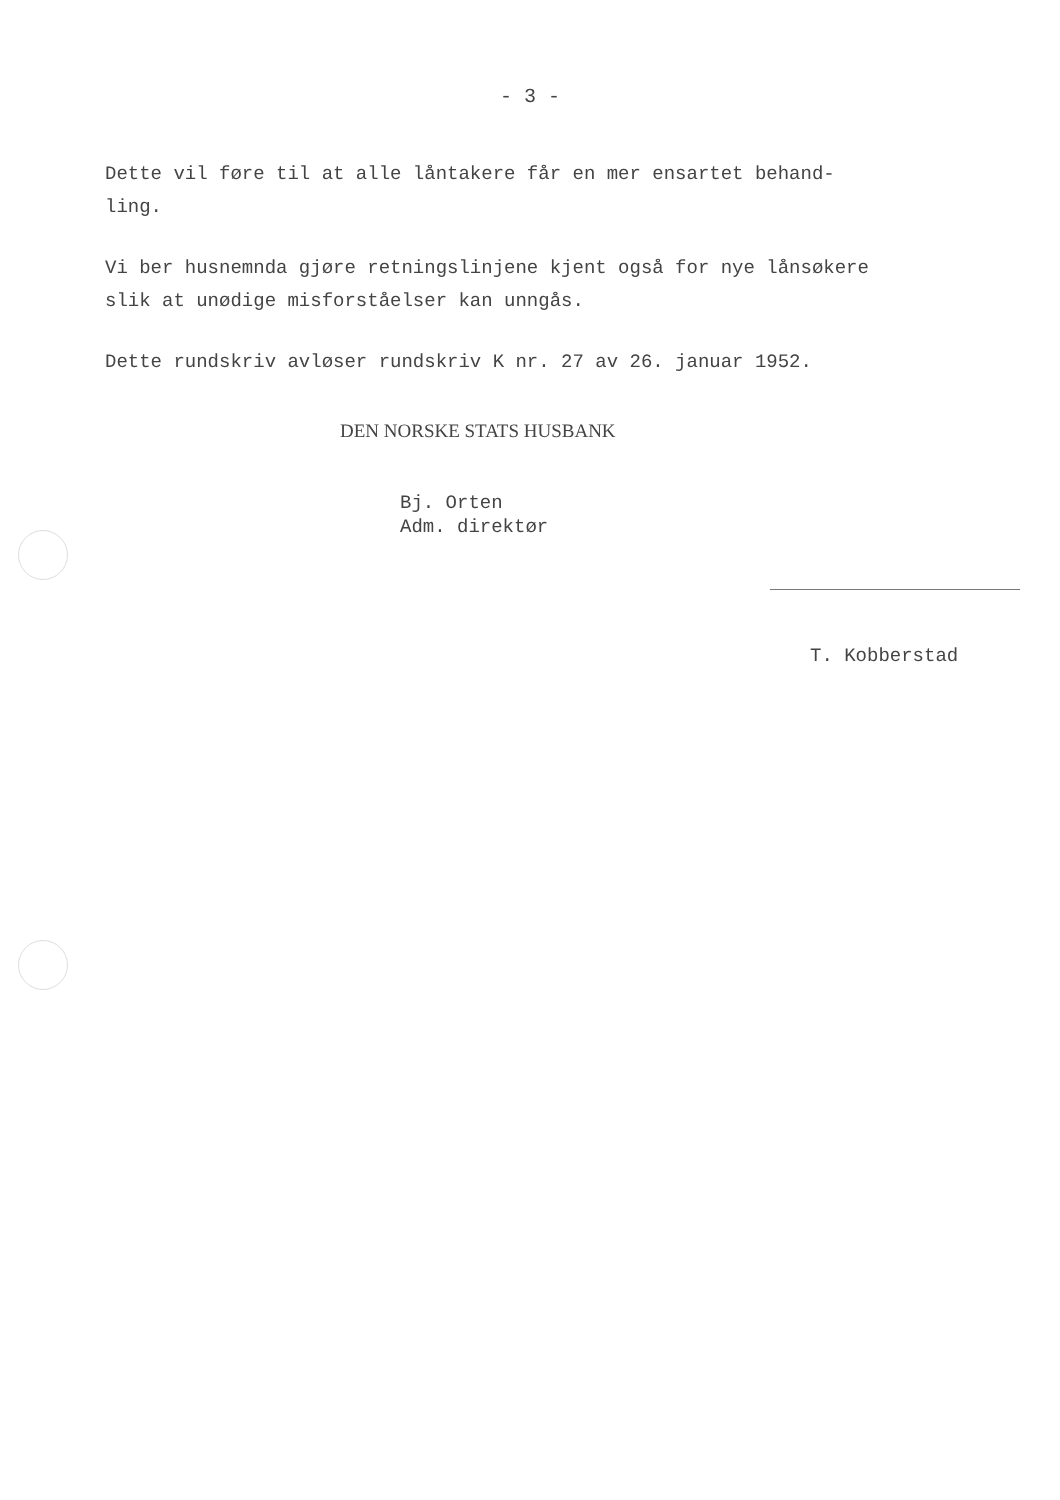- 3 -
Dette vil føre til at alle låntakere får en mer ensartet behand-
ling.
Vi ber husnemnda gjøre retningslinjene kjent også for nye lånsøkere
slik at unødige misforståelser kan unngås.
Dette rundskriv avløser rundskriv K nr. 27 av 26. januar 1952.
DEN NORSKE STATS HUSBANK
Bj. Orten
Adm. direktør
T. Kobberstad